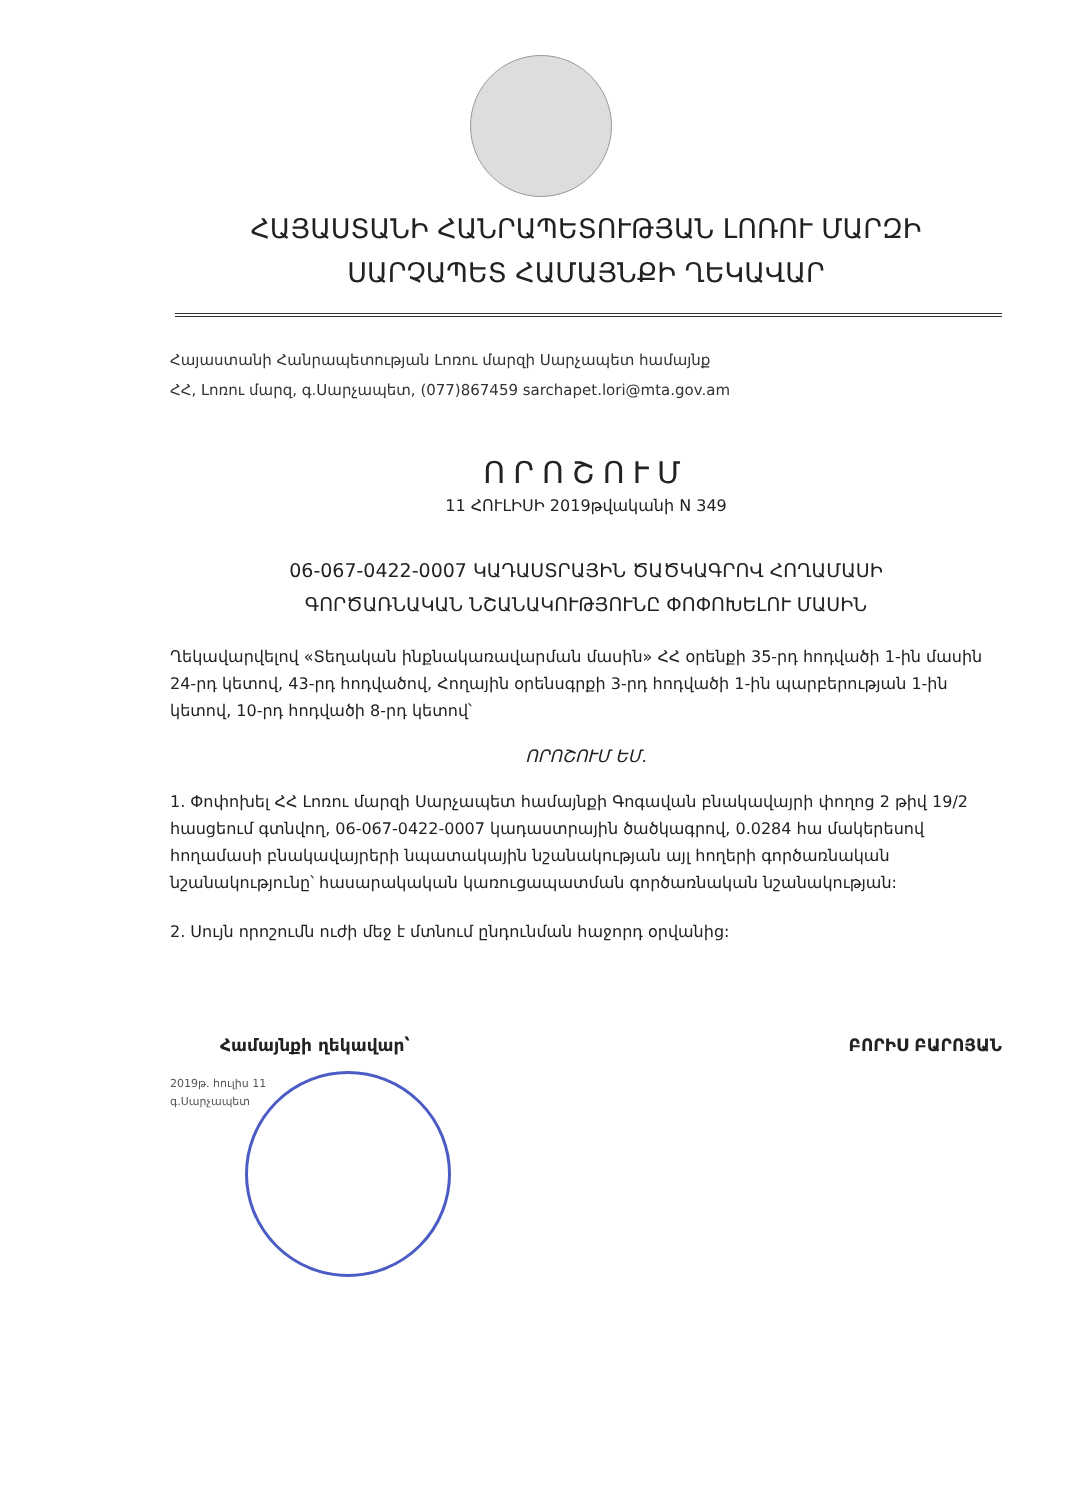ՀԱՅԱՍՏԱՆԻ ՀԱՆՐԱՊԵՏՈՒԹՅԱՆ ԼՈՌՈՒ ՄԱՐԶԻ
ՍԱՐՉԱՊԵՏ ՀԱՄԱՅՆՔԻ ՂԵԿԱՎԱՐ
Հայաստանի Հանրապետության Լոռու մարզի Սարչապետ համայնք
ՀՀ, Լոռու մարզ, գ.Սարչապետ, (077)867459 sarchapet.lori@mta.gov.am
ՈՐՈՇՈՒՄ
11 ՀՈՒԼԻՍԻ 2019թվականի N 349
06-067-0422-0007 ԿԱԴԱՍՏՐԱՅԻՆ ԾԱԾԿԱԳՐՈՎ ՀՈՂԱՄԱՍԻ
ԳՈՐԾԱՌՆԱԿԱՆ ՆՇԱՆԱԿՈՒԹՅՈՒՆԸ ՓՈՓՈԽԵԼՈՒ ՄԱՍԻՆ
Ղեկավարվելով «Տեղական ինքնակառավարման մասին» ՀՀ օրենքի 35-րդ հոդվածի 1-ին մասին 24-րդ կետով, 43-րդ հոդվածով, Հողային օրենսգրքի 3-րդ հոդվածի 1-ին պարբերության 1-ին կետով, 10-րդ հոդվածի 8-րդ կետով՝
ՈՐՈՇՈՒՄ ԵՄ.
1. Փոփոխել ՀՀ Լոռու մարզի Սարչապետ համայնքի Գոգավան բնակավայրի փողոց 2 թիվ 19/2 հասցեում գտնվող, 06-067-0422-0007 կադաստրային ծածկագրով, 0.0284 հա մակերեսով հողամասի բնակավայրերի նպատակային նշանակության այլ հողերի գործառնական նշանակությունը՝ հասարակական կառուցապատման գործառնական նշանակության:
2. Սույն որոշումն ուժի մեջ է մտնում ընդունման հաջորդ օրվանից:
Համայնքի ղեկավար՝ ԲՈՐԻՍ ԲԱՐՈՅԱՆ
2019թ. հուլիս 11
գ.Սարչապետ